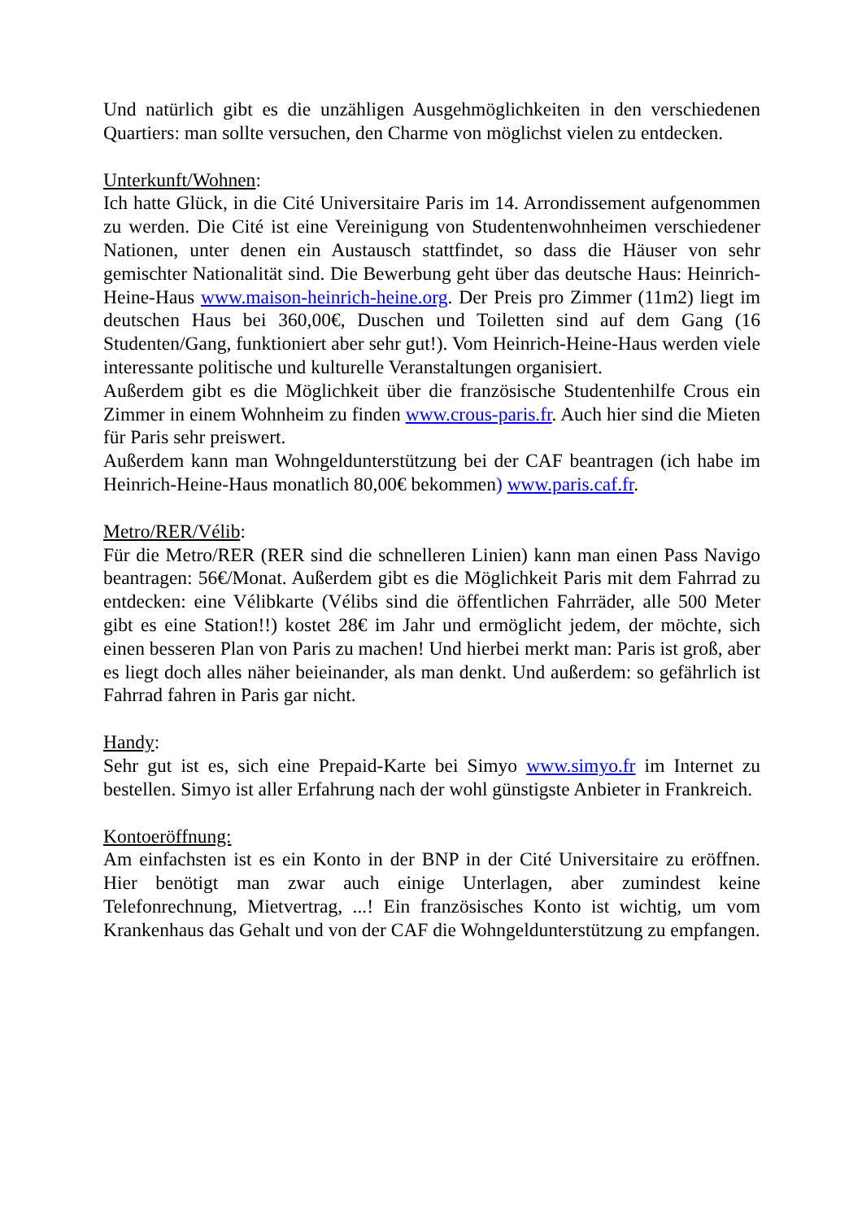Und natürlich gibt es die unzähligen Ausgehmöglichkeiten in den verschiedenen Quartiers: man sollte versuchen, den Charme von möglichst vielen zu entdecken.
Unterkunft/Wohnen:
Ich hatte Glück, in die Cité Universitaire Paris im 14. Arrondissement aufgenommen zu werden. Die Cité ist eine Vereinigung von Studentenwohnheimen verschiedener Nationen, unter denen ein Austausch stattfindet, so dass die Häuser von sehr gemischter Nationalität sind. Die Bewerbung geht über das deutsche Haus: Heinrich-Heine-Haus www.maison-heinrich-heine.org. Der Preis pro Zimmer (11m2) liegt im deutschen Haus bei 360,00€, Duschen und Toiletten sind auf dem Gang (16 Studenten/Gang, funktioniert aber sehr gut!). Vom Heinrich-Heine-Haus werden viele interessante politische und kulturelle Veranstaltungen organisiert.
Außerdem gibt es die Möglichkeit über die französische Studentenhilfe Crous ein Zimmer in einem Wohnheim zu finden www.crous-paris.fr. Auch hier sind die Mieten für Paris sehr preiswert.
Außerdem kann man Wohngeldunterstützung bei der CAF beantragen (ich habe im Heinrich-Heine-Haus monatlich 80,00€ bekommen) www.paris.caf.fr.
Metro/RER/Vélib:
Für die Metro/RER (RER sind die schnelleren Linien) kann man einen Pass Navigo beantragen: 56€/Monat. Außerdem gibt es die Möglichkeit Paris mit dem Fahrrad zu entdecken: eine Vélibkarte (Vélibs sind die öffentlichen Fahrräder, alle 500 Meter gibt es eine Station!!) kostet 28€ im Jahr und ermöglicht jedem, der möchte, sich einen besseren Plan von Paris zu machen! Und hierbei merkt man: Paris ist groß, aber es liegt doch alles näher beieinander, als man denkt. Und außerdem: so gefährlich ist Fahrrad fahren in Paris gar nicht.
Handy:
Sehr gut ist es, sich eine Prepaid-Karte bei Simyo www.simyo.fr im Internet zu bestellen. Simyo ist aller Erfahrung nach der wohl günstigste Anbieter in Frankreich.
Kontoeröffnung:
Am einfachsten ist es ein Konto in der BNP in der Cité Universitaire zu eröffnen. Hier benötigt man zwar auch einige Unterlagen, aber zumindest keine Telefonrechnung, Mietvertrag, ...! Ein französisches Konto ist wichtig, um vom Krankenhaus das Gehalt und von der CAF die Wohngeldunterstützung zu empfangen.